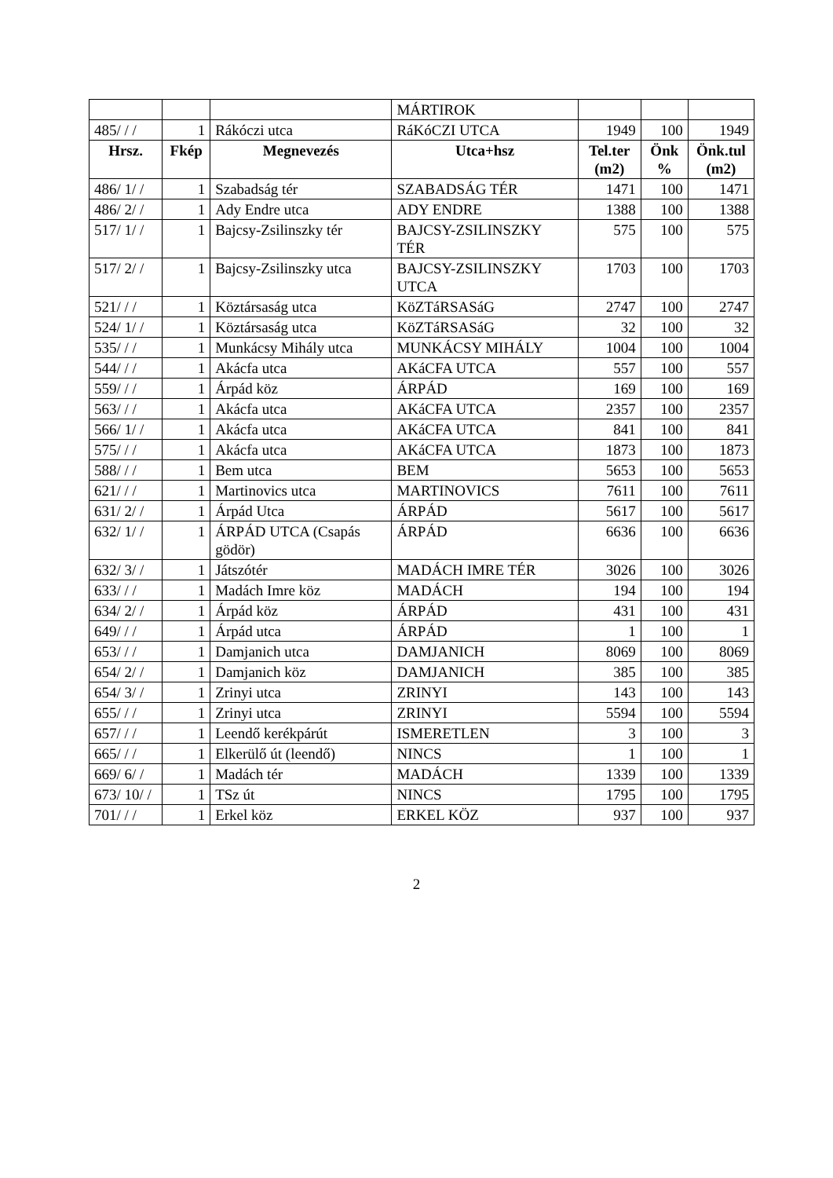| | | | MÁRTIROK | | | |
| 485/ / / | 1 | Rákóczi utca | RáKóCZI UTCA | 1949 | 100 | 1949 |
| Hrsz. | Fkép | Megnevezés | Utca+hsz | Tel.ter (m2) | Önk % | Önk.tul (m2) |
| 486/ 1/ / | 1 | Szabadság tér | SZABADSÁG TÉR | 1471 | 100 | 1471 |
| 486/ 2/ / | 1 | Ady Endre utca | ADY ENDRE | 1388 | 100 | 1388 |
| 517/ 1/ / | 1 | Bajcsy-Zsilinszky tér | BAJCSY-ZSILINSZKY TÉR | 575 | 100 | 575 |
| 517/ 2/ / | 1 | Bajcsy-Zsilinszky utca | BAJCSY-ZSILINSZKY UTCA | 1703 | 100 | 1703 |
| 521/ / / | 1 | Köztársaság utca | KöZTáRSASáG | 2747 | 100 | 2747 |
| 524/ 1/ / | 1 | Köztársaság utca | KöZTáRSASáG | 32 | 100 | 32 |
| 535/ / / | 1 | Munkácsy Mihály utca | MUNKÁCSY MIHÁLY | 1004 | 100 | 1004 |
| 544/ / / | 1 | Akácfa utca | AKáCFA UTCA | 557 | 100 | 557 |
| 559/ / / | 1 | Árpád köz | ÁRPÁD | 169 | 100 | 169 |
| 563/ / / | 1 | Akácfa utca | AKáCFA UTCA | 2357 | 100 | 2357 |
| 566/ 1/ / | 1 | Akácfa utca | AKáCFA UTCA | 841 | 100 | 841 |
| 575/ / / | 1 | Akácfa utca | AKáCFA UTCA | 1873 | 100 | 1873 |
| 588/ / / | 1 | Bem utca | BEM | 5653 | 100 | 5653 |
| 621/ / / | 1 | Martinovics utca | MARTINOVICS | 7611 | 100 | 7611 |
| 631/ 2/ / | 1 | Árpád Utca | ÁRPÁD | 5617 | 100 | 5617 |
| 632/ 1/ / | 1 | ÁRPÁD UTCA (Csapás gödör) | ÁRPÁD | 6636 | 100 | 6636 |
| 632/ 3/ / | 1 | Játszótér | MADÁCH IMRE TÉR | 3026 | 100 | 3026 |
| 633/ / / | 1 | Madách Imre köz | MADÁCH | 194 | 100 | 194 |
| 634/ 2/ / | 1 | Árpád köz | ÁRPÁD | 431 | 100 | 431 |
| 649/ / / | 1 | Árpád utca | ÁRPÁD | 1 | 100 | 1 |
| 653/ / / | 1 | Damjanich utca | DAMJANICH | 8069 | 100 | 8069 |
| 654/ 2/ / | 1 | Damjanich köz | DAMJANICH | 385 | 100 | 385 |
| 654/ 3/ / | 1 | Zrinyi utca | ZRINYI | 143 | 100 | 143 |
| 655/ / / | 1 | Zrinyi utca | ZRINYI | 5594 | 100 | 5594 |
| 657/ / / | 1 | Leendő kerékpárút | ISMERETLEN | 3 | 100 | 3 |
| 665/ / / | 1 | Elkerülő út (leendő) | NINCS | 1 | 100 | 1 |
| 669/ 6/ / | 1 | Madách tér | MADÁCH | 1339 | 100 | 1339 |
| 673/ 10/ / | 1 | TSz út | NINCS | 1795 | 100 | 1795 |
| 701/ / / | 1 | Erkel köz | ERKEL KÖZ | 937 | 100 | 937 |
2